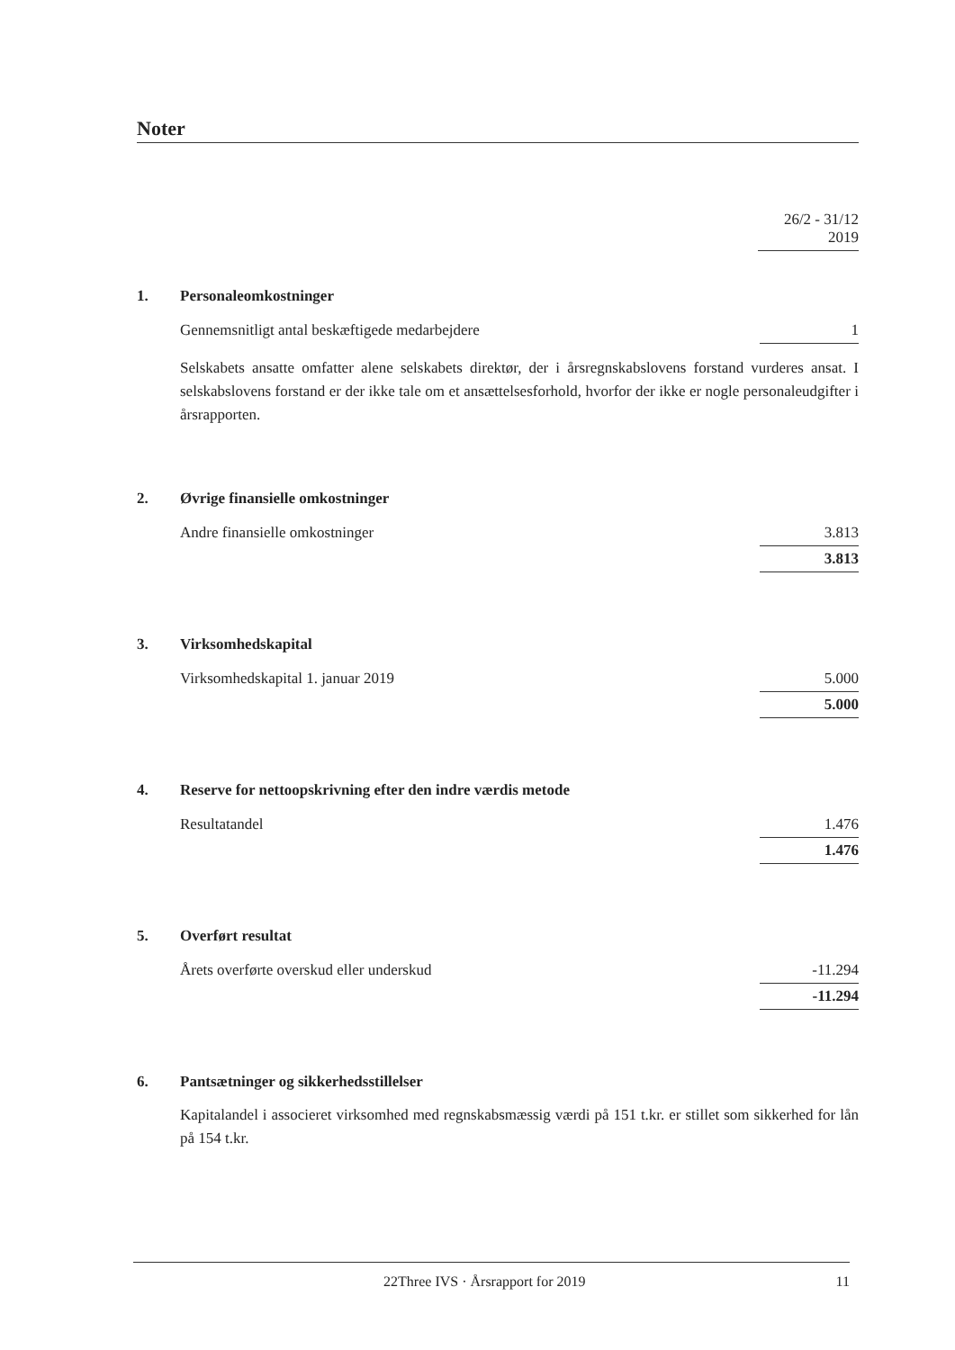Noter
26/2 - 31/12
2019
1. Personaleomkostninger
| Gennemsnitligt antal beskæftigede medarbejdere | 1 |
Selskabets ansatte omfatter alene selskabets direktør, der i årsregnskabslovens forstand vurderes ansat. I selskabslovens forstand er der ikke tale om et ansættelsesforhold, hvorfor der ikke er nogle personaleudgifter i årsrapporten.
2. Øvrige finansielle omkostninger
| Andre finansielle omkostninger | 3.813 |
| | 3.813 |
3. Virksomhedskapital
| Virksomhedskapital 1. januar 2019 | 5.000 |
| | 5.000 |
4. Reserve for nettoopskrivning efter den indre værdis metode
| Resultatandel | 1.476 |
| | 1.476 |
5. Overført resultat
| Årets overførte overskud eller underskud | -11.294 |
| | -11.294 |
6. Pantsætninger og sikkerhedsstillelser
Kapitalandel i associeret virksomhed med regnskabsmæssig værdi på 151 t.kr. er stillet som sikkerhed for lån på 154 t.kr.
22Three IVS · Årsrapport for 2019 11